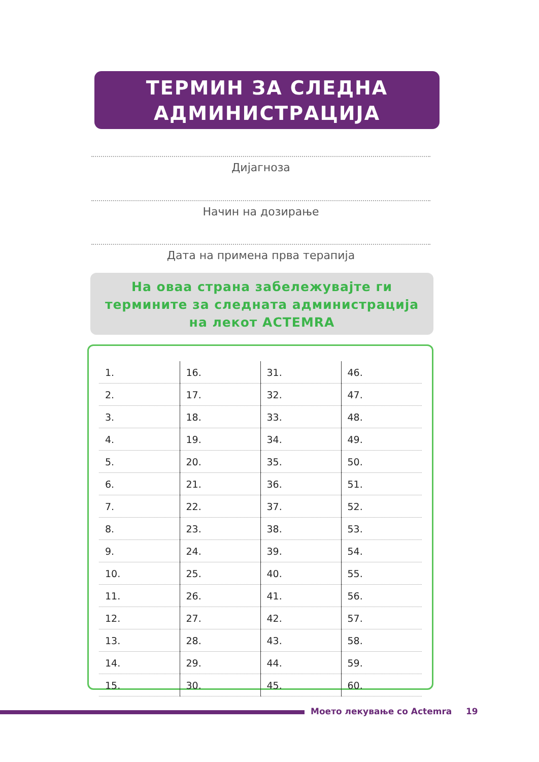ТЕРМИН ЗА СЛЕДНА
АДМИНИСТРАЦИЈА
Дијагноза
Начин на дозирање
Дата на примена прва терапија
На оваа страна забележувајте ги
термините за следната администрација
на лекот ACTEMRA
| 1. | 16. | 31. | 46. |
| 2. | 17. | 32. | 47. |
| 3. | 18. | 33. | 48. |
| 4. | 19. | 34. | 49. |
| 5. | 20. | 35. | 50. |
| 6. | 21. | 36. | 51. |
| 7. | 22. | 37. | 52. |
| 8. | 23. | 38. | 53. |
| 9. | 24. | 39. | 54. |
| 10. | 25. | 40. | 55. |
| 11. | 26. | 41. | 56. |
| 12. | 27. | 42. | 57. |
| 13. | 28. | 43. | 58. |
| 14. | 29. | 44. | 59. |
| 15. | 30. | 45. | 60. |
Моето лекување со Actemra 19